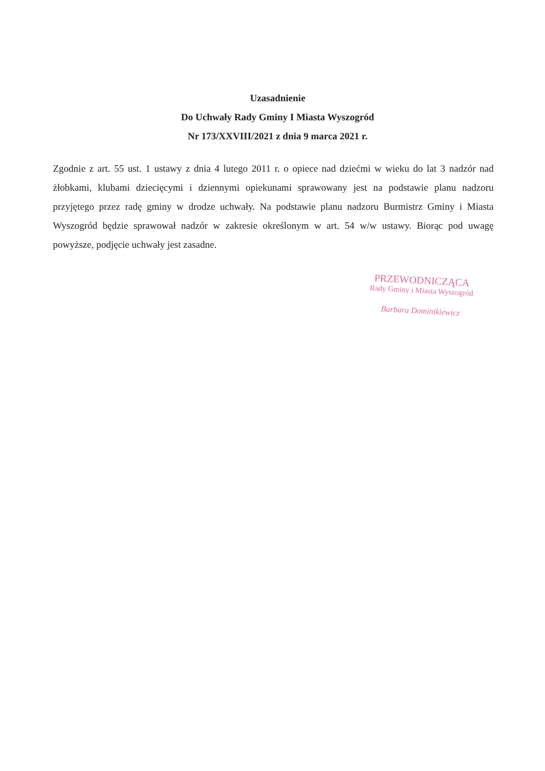Uzasadnienie
Do Uchwały Rady Gminy I Miasta Wyszogród
Nr 173/XXVIII/2021 z dnia 9 marca 2021 r.
Zgodnie z art. 55 ust. 1 ustawy z dnia 4 lutego 2011 r. o opiece nad dziećmi w wieku do lat 3 nadzór nad żłobkami, klubami dziecięcymi i dziennymi opiekunami sprawowany jest na podstawie planu nadzoru przyjętego przez radę gminy w drodze uchwały. Na podstawie planu nadzoru Burmistrz Gminy i Miasta Wyszogród będzie sprawował nadzór w zakresie określonym w art. 54 w/w ustawy. Biorąc pod uwagę powyższe, podjęcie uchwały jest zasadne.
PRZEWODNICZĄCA
Rady Gminy i Miasta Wyszogród
Barbara Dominikiewicz